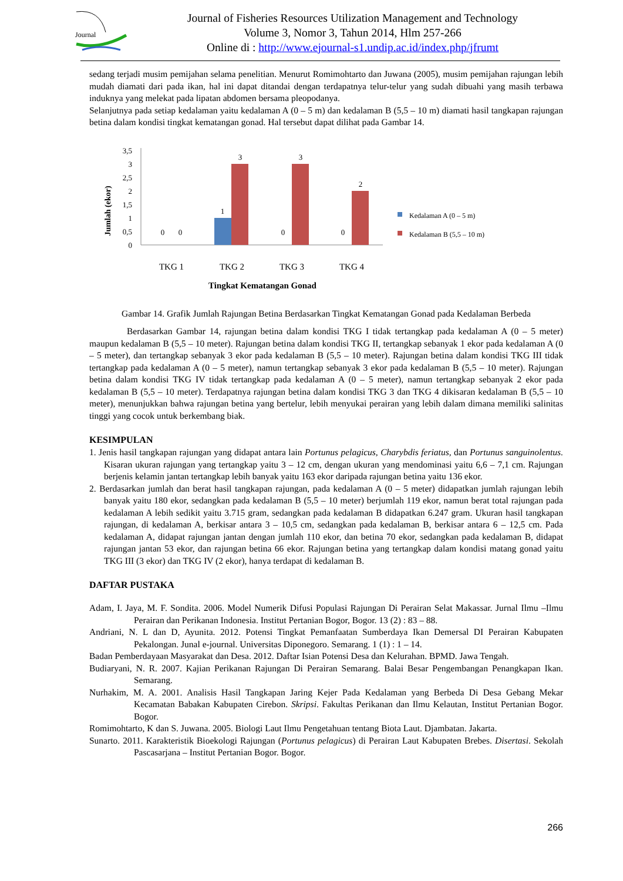Journal
Journal of Fisheries Resources Utilization Management and Technology
Volume 3, Nomor 3, Tahun 2014, Hlm 257-266
Online di : http://www.ejournal-s1.undip.ac.id/index.php/jfrumt
sedang terjadi musim pemijahan selama penelitian. Menurut Romimohtarto dan Juwana (2005), musim pemijahan rajungan lebih mudah diamati dari pada ikan, hal ini dapat ditandai dengan terdapatnya telur-telur yang sudah dibuahi yang masih terbawa induknya yang melekat pada lipatan abdomen bersama pleopodanya.
Selanjutnya pada setiap kedalaman yaitu kedalaman A (0 – 5 m) dan kedalaman B (5,5 – 10 m) diamati hasil tangkapan rajungan betina dalam kondisi tingkat kematangan gonad. Hal tersebut dapat dilihat pada Gambar 14.
Jumlah (ekor)
3,5
3
2,5
2
1,5
1
0,5
0
0
0
1
3
0
3
0
2
TKG 1
TKG 2
TKG 3
TKG 4
Tingkat Kematangan Gonad
Kedalaman A (0 – 5 m)
Kedalaman B (5,5 – 10 m)
Gambar 14. Grafik Jumlah Rajungan Betina Berdasarkan Tingkat Kematangan Gonad pada Kedalaman Berbeda
Berdasarkan Gambar 14, rajungan betina dalam kondisi TKG I tidak tertangkap pada kedalaman A (0 – 5 meter) maupun kedalaman B (5,5 – 10 meter). Rajungan betina dalam kondisi TKG II, tertangkap sebanyak 1 ekor pada kedalaman A (0 – 5 meter), dan tertangkap sebanyak 3 ekor pada kedalaman B (5,5 – 10 meter). Rajungan betina dalam kondisi TKG III tidak tertangkap pada kedalaman A (0 – 5 meter), namun tertangkap sebanyak 3 ekor pada kedalaman B (5,5 – 10 meter). Rajungan betina dalam kondisi TKG IV tidak tertangkap pada kedalaman A (0 – 5 meter), namun tertangkap sebanyak 2 ekor pada kedalaman B (5,5 – 10 meter). Terdapatnya rajungan betina dalam kondisi TKG 3 dan TKG 4 dikisaran kedalaman B (5,5 – 10 meter), menunjukkan bahwa rajungan betina yang bertelur, lebih menyukai perairan yang lebih dalam dimana memiliki salinitas tinggi yang cocok untuk berkembang biak.
KESIMPULAN
1. Jenis hasil tangkapan rajungan yang didapat antara lain Portunus pelagicus, Charybdis feriatus, dan Portunus sanguinolentus. Kisaran ukuran rajungan yang tertangkap yaitu 3 – 12 cm, dengan ukuran yang mendominasi yaitu 6,6 – 7,1 cm. Rajungan berjenis kelamin jantan tertangkap lebih banyak yaitu 163 ekor daripada rajungan betina yaitu 136 ekor.
2. Berdasarkan jumlah dan berat hasil tangkapan rajungan, pada kedalaman A (0 – 5 meter) didapatkan jumlah rajungan lebih banyak yaitu 180 ekor, sedangkan pada kedalaman B (5,5 – 10 meter) berjumlah 119 ekor, namun berat total rajungan pada kedalaman A lebih sedikit yaitu 3.715 gram, sedangkan pada kedalaman B didapatkan 6.247 gram. Ukuran hasil tangkapan rajungan, di kedalaman A, berkisar antara 3 – 10,5 cm, sedangkan pada kedalaman B, berkisar antara 6 – 12,5 cm. Pada kedalaman A, didapat rajungan jantan dengan jumlah 110 ekor, dan betina 70 ekor, sedangkan pada kedalaman B, didapat rajungan jantan 53 ekor, dan rajungan betina 66 ekor. Rajungan betina yang tertangkap dalam kondisi matang gonad yaitu TKG III (3 ekor) dan TKG IV (2 ekor), hanya terdapat di kedalaman B.
DAFTAR PUSTAKA
Adam, I. Jaya, M. F. Sondita. 2006. Model Numerik Difusi Populasi Rajungan Di Perairan Selat Makassar. Jurnal Ilmu –Ilmu Perairan dan Perikanan Indonesia. Institut Pertanian Bogor, Bogor. 13 (2) : 83 – 88.
Andriani, N. L dan D, Ayunita. 2012. Potensi Tingkat Pemanfaatan Sumberdaya Ikan Demersal DI Perairan Kabupaten Pekalongan. Junal e-journal. Universitas Diponegoro. Semarang. 1 (1) : 1 – 14.
Badan Pemberdayaan Masyarakat dan Desa. 2012. Daftar Isian Potensi Desa dan Kelurahan. BPMD. Jawa Tengah.
Budiaryani, N. R. 2007. Kajian Perikanan Rajungan Di Perairan Semarang. Balai Besar Pengembangan Penangkapan Ikan. Semarang.
Nurhakim, M. A. 2001. Analisis Hasil Tangkapan Jaring Kejer Pada Kedalaman yang Berbeda Di Desa Gebang Mekar Kecamatan Babakan Kabupaten Cirebon. Skripsi. Fakultas Perikanan dan Ilmu Kelautan, Institut Pertanian Bogor. Bogor.
Romimohtarto, K dan S. Juwana. 2005. Biologi Laut Ilmu Pengetahuan tentang Biota Laut. Djambatan. Jakarta.
Sunarto. 2011. Karakteristik Bioekologi Rajungan (Portunus pelagicus) di Perairan Laut Kabupaten Brebes. Disertasi. Sekolah Pascasarjana – Institut Pertanian Bogor. Bogor.
266